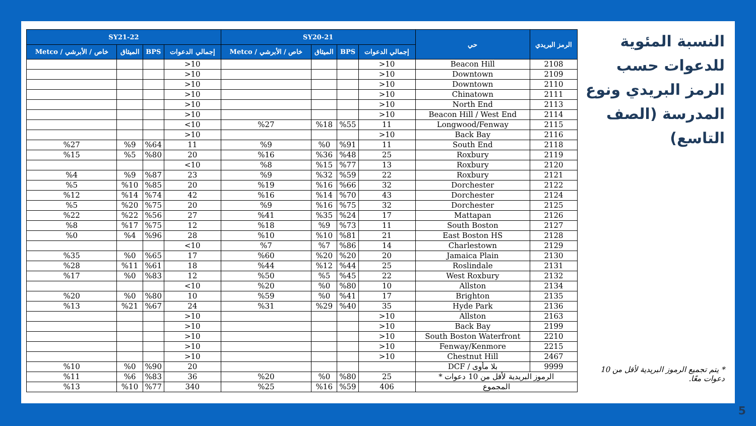النسبة المئوية للدعوات حسب الرمز البريدي ونوع المدرسة (الصف التاسع)
* يتم تجميع الرموز البريدية لأقل من 10 دعوات معًا.
| الرمز البريدي | حي | SY20-21 | | | | SY21-22 | | | |
| --- | --- | --- | --- | --- | --- | --- | --- | --- | --- |
| | | إجمالي الدعوات | BPS | الميثاق | خاص / الأبرشي / Metco | إجمالي الدعوات | BPS | الميثاق | خاص / الأبرشي / Metco |
| 2108 | Beacon Hill | 10< | | | | 10< | | | |
| 2109 | Downtown | 10< | | | | 10< | | | |
| 2110 | Downtown | 10< | | | | 10< | | | |
| 2111 | Chinatown | 10< | | | | 10< | | | |
| 2113 | North End | 10< | | | | 10< | | | |
| 2114 | Beacon Hill / West End | 10< | | | | 10< | | | |
| 2115 | Longwood/Fenway | 11 | %55 | %18 | %27 | 10> | | | |
| 2116 | Back Bay | 10< | | | | 10< | | | |
| 2118 | South End | 11 | %91 | %0 | %9 | 11 | %64 | %9 | %27 |
| 2119 | Roxbury | 25 | %48 | %36 | %16 | 20 | %80 | %5 | %15 |
| 2120 | Roxbury | 13 | %77 | %15 | %8 | 10> | | | |
| 2121 | Roxbury | 22 | %59 | %32 | %9 | 23 | %87 | %9 | %4 |
| 2122 | Dorchester | 32 | %66 | %16 | %19 | 20 | %85 | %10 | %5 |
| 2124 | Dorchester | 43 | %70 | %14 | %16 | 42 | %74 | %14 | %12 |
| 2125 | Dorchester | 32 | %75 | %16 | %9 | 20 | %75 | %20 | %5 |
| 2126 | Mattapan | 17 | %24 | %35 | %41 | 27 | %56 | %22 | %22 |
| 2127 | South Boston | 11 | %73 | %9 | %18 | 12 | %75 | %17 | %8 |
| 2128 | East Boston HS | 21 | %81 | %10 | %10 | 28 | %96 | %4 | %0 |
| 2129 | Charlestown | 14 | %86 | %7 | %7 | 10> | | | |
| 2130 | Jamaica Plain | 20 | %20 | %20 | %60 | 17 | %65 | %0 | %35 |
| 2131 | Roslindale | 25 | %44 | %12 | %44 | 18 | %61 | %11 | %28 |
| 2132 | West Roxbury | 22 | %45 | %5 | %50 | 12 | %83 | %0 | %17 |
| 2134 | Allston | 10 | %80 | %0 | %20 | 10> | | | |
| 2135 | Brighton | 17 | %41 | %0 | %59 | 10 | %80 | %0 | %20 |
| 2136 | Hyde Park | 35 | %40 | %29 | %31 | 24 | %67 | %21 | %13 |
| 2163 | Allston | 10< | | | | 10< | | | |
| 2199 | Back Bay | 10< | | | | 10< | | | |
| 2210 | South Boston Waterfront | 10< | | | | 10< | | | |
| 2215 | Fenway/Kenmore | 10< | | | | 10< | | | |
| 2467 | Chestnut Hill | 10< | | | | 10< | | | |
| 9999 | بلا مأوى / DCF | | | | | 20 | %90 | %0 | %10 |
| الرموز البريدية لأقل من 10 دعوات * | | 25 | %80 | %0 | %20 | 36 | %83 | %6 | %11 |
| المجموع | | 406 | %59 | %16 | %25 | 340 | %77 | %10 | %13 |
5